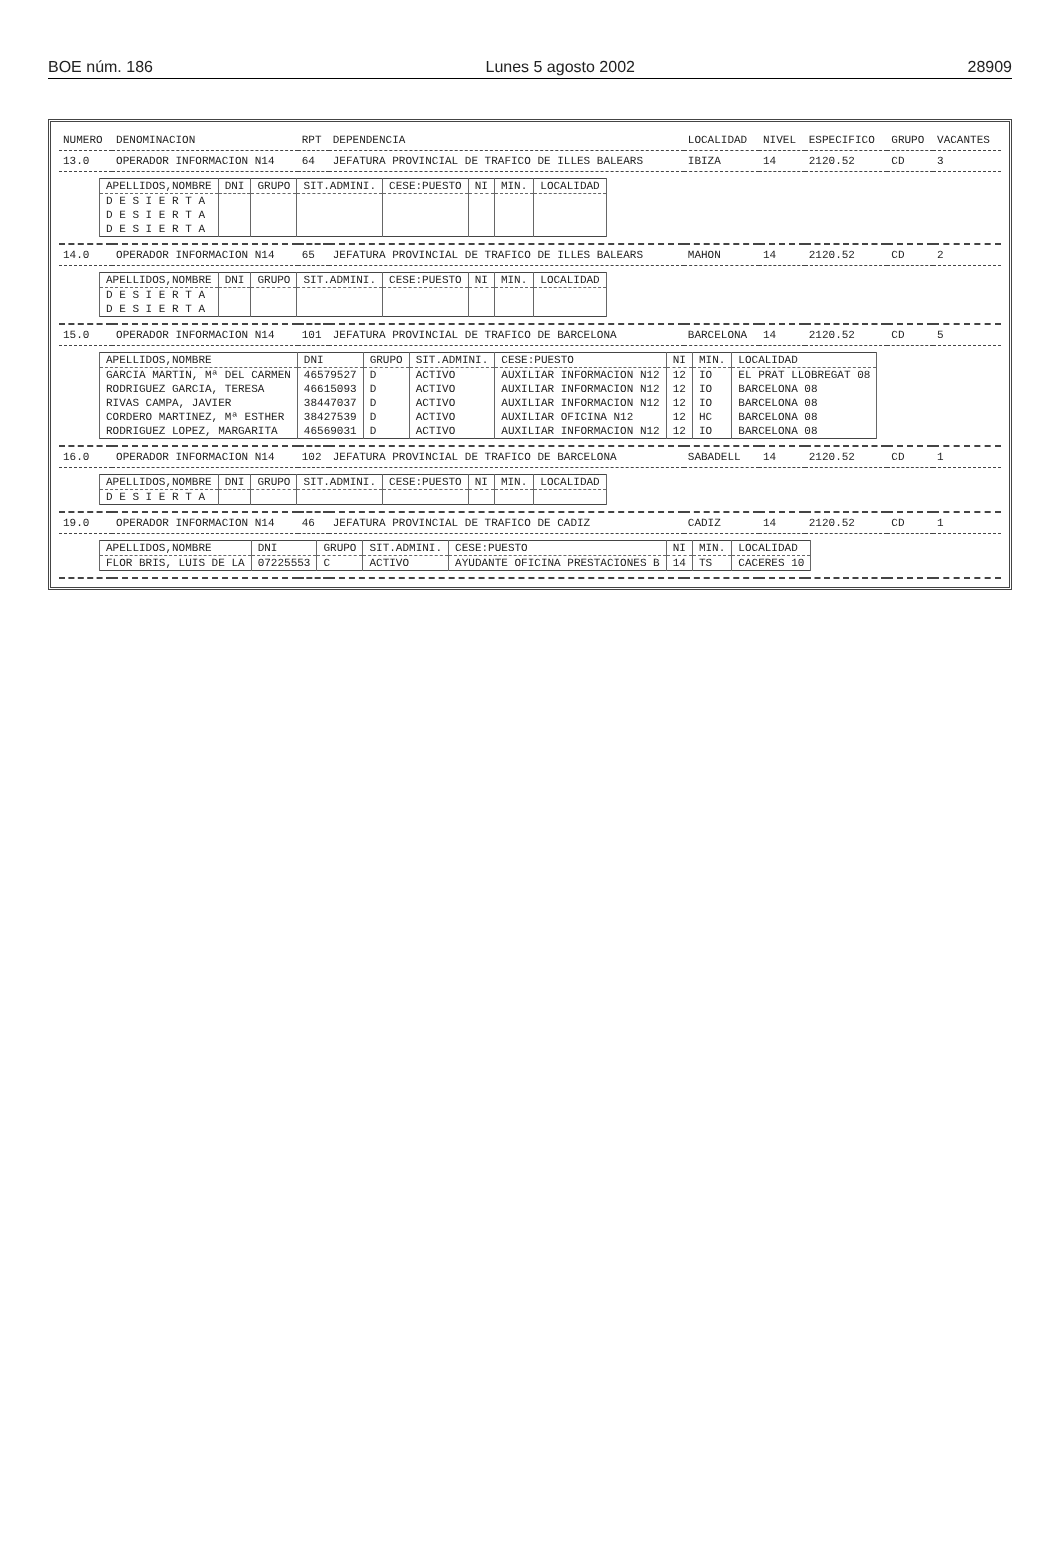BOE núm. 186 Lunes 5 agosto 2002 28909
| NUMERO | DENOMINACION | RPT | DEPENDENCIA | LOCALIDAD | NIVEL | ESPECIFICO | GRUPO | VACANTES |
| --- | --- | --- | --- | --- | --- | --- | --- | --- |
| 13.0 | OPERADOR INFORMACION N14 | 64 | JEFATURA PROVINCIAL DE TRAFICO DE ILLES BALEARS | IBIZA | 14 | 2120.52 | CD | 3 |
| / APELLIDOS,NOMBRE / DNI / GRUPO / SIT.ADMINI. / CESE:PUESTO / NI / MIN. / LOCALIDAD / / --- / --- / --- / --- / --- / --- / --- / --- / / D E S I E R T A / / / / / / / / / D E S I E R T A / / / / / / / / / D E S I E R T A / / / / / / / / | | | | | | | | |
| 14.0 | OPERADOR INFORMACION N14 | 65 | JEFATURA PROVINCIAL DE TRAFICO DE ILLES BALEARS | MAHON | 14 | 2120.52 | CD | 2 |
| / APELLIDOS,NOMBRE / DNI / GRUPO / SIT.ADMINI. / CESE:PUESTO / NI / MIN. / LOCALIDAD / / --- / --- / --- / --- / --- / --- / --- / --- / / D E S I E R T A / / / / / / / / / D E S I E R T A / / / / / / / / | | | | | | | | |
| 15.0 | OPERADOR INFORMACION N14 | 101 | JEFATURA PROVINCIAL DE TRAFICO DE BARCELONA | BARCELONA | 14 | 2120.52 | CD | 5 |
| / APELLIDOS,NOMBRE / DNI / GRUPO / SIT.ADMINI. / CESE:PUESTO / NI / MIN. / LOCALIDAD / / --- / --- / --- / --- / --- / --- / --- / --- / / GARCIA MARTIN, Mª DEL CARMEN / 46579527 / D / ACTIVO / AUXILIAR INFORMACION N12 / 12 / IO / EL PRAT LLOBREGAT 08 / / RODRIGUEZ GARCIA, TERESA / 46615093 / D / ACTIVO / AUXILIAR INFORMACION N12 / 12 / IO / BARCELONA 08 / / RIVAS CAMPA, JAVIER / 38447037 / D / ACTIVO / AUXILIAR INFORMACION N12 / 12 / IO / BARCELONA 08 / / CORDERO MARTINEZ, Mª ESTHER / 38427539 / D / ACTIVO / AUXILIAR OFICINA N12 / 12 / HC / BARCELONA 08 / / RODRIGUEZ LOPEZ, MARGARITA / 46569031 / D / ACTIVO / AUXILIAR INFORMACION N12 / 12 / IO / BARCELONA 08 / | | | | | | | | |
| 16.0 | OPERADOR INFORMACION N14 | 102 | JEFATURA PROVINCIAL DE TRAFICO DE BARCELONA | SABADELL | 14 | 2120.52 | CD | 1 |
| / APELLIDOS,NOMBRE / DNI / GRUPO / SIT.ADMINI. / CESE:PUESTO / NI / MIN. / LOCALIDAD / / --- / --- / --- / --- / --- / --- / --- / --- / / D E S I E R T A / / / / / / / / | | | | | | | | |
| 19.0 | OPERADOR INFORMACION N14 | 46 | JEFATURA PROVINCIAL DE TRAFICO DE CADIZ | CADIZ | 14 | 2120.52 | CD | 1 |
| / APELLIDOS,NOMBRE / DNI / GRUPO / SIT.ADMINI. / CESE:PUESTO / NI / MIN. / LOCALIDAD / / --- / --- / --- / --- / --- / --- / --- / --- / / FLOR BRIS, LUIS DE LA / 07225553 / C / ACTIVO / AYUDANTE OFICINA PRESTACIONES B / 14 / TS / CACERES 10 / | | | | | | | | |